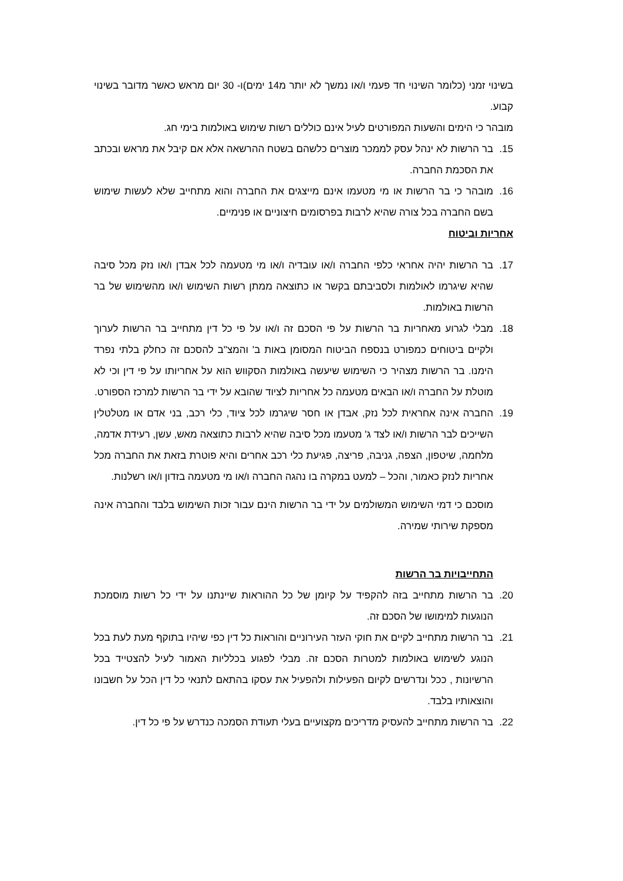בשינוי זמני (כלומר השינוי חד פעמי ו/או נמשך לא יותר מ14 ימים)ו- 30 יום מראש כאשר מדובר בשינוי קבוע.
מובהר כי הימים והשעות המפורטים לעיל אינם כוללים רשות שימוש באולמות בימי חג.
15. בר הרשות לא ינהל עסק לממכר מוצרים כלשהם בשטח ההרשאה אלא אם קיבל את מראש ובכתב את הסכמת החברה.
16. מובהר כי בר הרשות או מי מטעמו אינם מייצגים את החברה והוא מתחייב שלא לעשות שימוש בשם החברה בכל צורה שהיא לרבות בפרסומים חיצוניים או פנימיים.
אחריות וביטוח
17. בר הרשות יהיה אחראי כלפי החברה ו/או עובדיה ו/או מי מטעמה לכל אבדן ו/או נזק מכל סיבה שהיא שיגרמו לאולמות ולסביבתם בקשר או כתוצאה ממתן רשות השימוש ו/או מהשימוש של בר הרשות באולמות.
18. מבלי לגרוע מאחריות בר הרשות על פי הסכם זה ו/או על פי כל דין מתחייב בר הרשות לערוך ולקיים ביטוחים כמפורט בנספח הביטוח המסומן באות ב' והמצ"ב להסכם זה כחלק בלתי נפרד הימנו. בר הרשות מצהיר כי השימוש שיעשה באולמות הסקווש הוא על אחריותו על פי דין וכי לא מוטלת על החברה ו/או הבאים מטעמה כל אחריות לציוד שהובא על ידי בר הרשות למרכז הספורט.
19. החברה אינה אחראית לכל נזק, אבדן או חסר שיגרמו לכל ציוד, כלי רכב, בני אדם או מטלטלין השייכים לבר הרשות ו/או לצד ג' מטעמו מכל סיבה שהיא לרבות כתוצאה מאש, עשן, רעידת אדמה, מלחמה, שיטפון, הצפה, גניבה, פריצה, פגיעת כלי רכב אחרים והיא פוטרת בזאת את החברה מכל אחריות לנזק כאמור, והכל – למעט במקרה בו נהגה החברה ו/או מי מטעמה בזדון ו/או רשלנות.
מוסכם כי דמי השימוש המשולמים על ידי בר הרשות הינם עבור זכות השימוש בלבד והחברה אינה מספקת שירותי שמירה.
התחייבויות בר הרשות
20. בר הרשות מתחייב בזה להקפיד על קיומן של כל ההוראות שיינתנו על ידי כל רשות מוסמכת הנוגעות למימושו של הסכם זה.
21. בר הרשות מתחייב לקיים את חוקי העזר העירוניים והוראות כל דין כפי שיהיו בתוקף מעת לעת בכל הנוגע לשימוש באולמות למטרות הסכם זה. מבלי לפגוע בכלליות האמור לעיל להצטייד בכל הרשיונות , ככל ונדרשים לקיום הפעילות ולהפעיל את עסקו בהתאם לתנאי כל דין הכל על חשבונו והוצאותיו בלבד.
22. בר הרשות מתחייב להעסיק מדריכים מקצועיים בעלי תעודת הסמכה כנדרש על פי כל דין.